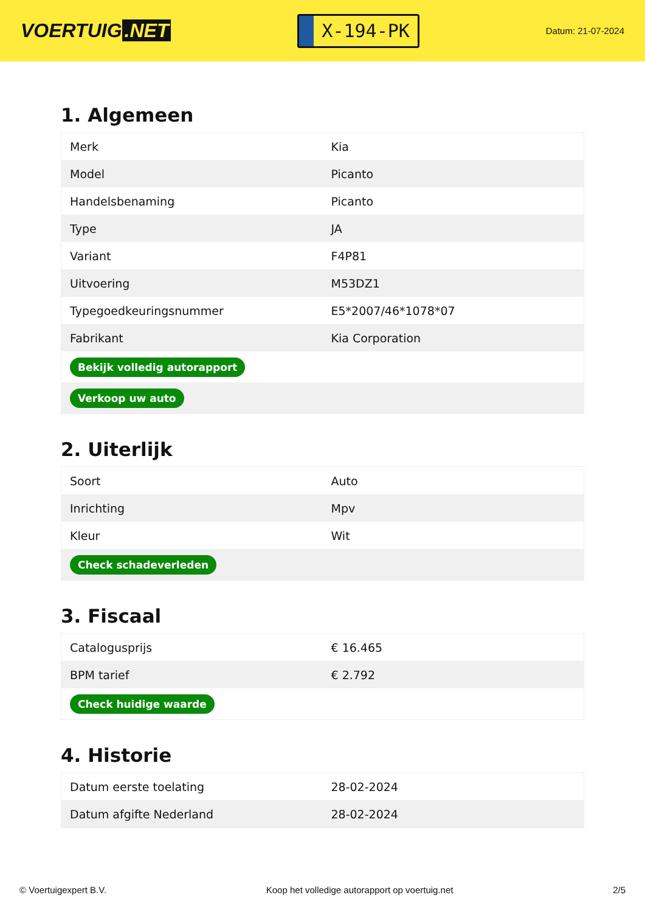VOERTUIG.NET
X-194-PK
Datum: 21-07-2024
1. Algemeen
| Merk | Kia |
| Model | Picanto |
| Handelsbenaming | Picanto |
| Type | JA |
| Variant | F4P81 |
| Uitvoering | M53DZ1 |
| Typegoedkeuringsnummer | E5*2007/46*1078*07 |
| Fabrikant | Kia Corporation |
| Bekijk volledig autorapport | |
| Verkoop uw auto | |
2. Uiterlijk
| Soort | Auto |
| Inrichting | Mpv |
| Kleur | Wit |
| Check schadeverleden | |
3. Fiscaal
| Catalogusprijs | € 16.465 |
| BPM tarief | € 2.792 |
| Check huidige waarde | |
4. Historie
| Datum eerste toelating | 28-02-2024 |
| Datum afgifte Nederland | 28-02-2024 |
© Voertuigexpert B.V. Koop het volledige autorapport op voertuig.net 2/5